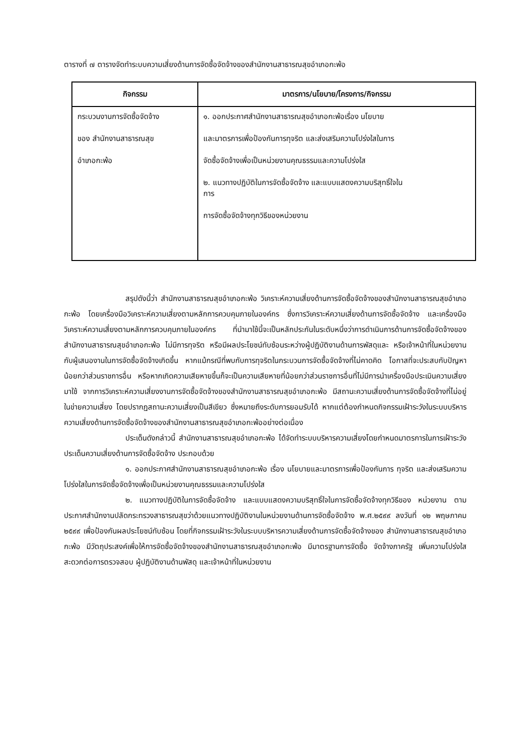ตารางที่ ๗ ตารางจัดทำระบบความเสี่ยงด้านการจัดซื้อจัดจ้างของสำนักงานสาธารณสุขอำเภอกะพ้อ
| กิจกรรม | มาตรการ/นโยบาย/โครงการ/กิจกรรม |
| --- | --- |
| กระบวนงานการจัดซื้อจัดจ้าง ของ สำนักงานสาธารณสุข อำเภอกะพ้อ | ๑. ออกประกาศสำนักงานสาธารณสุขอำเภอกะพ้อเรื่อง นโยบาย และมาตรการเพื่อป้องกันการทุจริต และส่งเสริมความโปร่งใสในการ จัดซื้อจัดจ้างเพื่อเป็นหน่วยงานคุณธรรมและความโปร่งใส ๒. แนวทางปฏิบัติในการจัดซื้อจัดจ้าง และแบบแสดงความบริสุทธิ์ใจใน การ การจัดซื้อจัดจ้างทุกวิธีของหน่วยงาน |
สรุปดังนี้ว่า สำนักงานสาธารณสุขอำเภอกะพ้อ วิเคราะห์ความเสี่ยงด้านการจัดซื้อจัดจ้างของสำนักงานสาธารณสุขอำเภอกะพ้อ โดยเครื่องมือวิเคราะห์ความเสี่ยงตามหลักการควบคุมภายในองค์กร ซึ่งการวิเคราะห์ความเสี่ยงด้านการจัดซื้อจัดจ้าง และเครื่องมือวิเคราะห์ความเสี่ยงตามหลักการควบคุมภายในองค์กร ที่นำมาใช้นี้จะเป็นหลักประกันในระดับหนึ่งว่าการดำเนินการด้านการจัดซื้อจัดจ้างของสำนักงานสาธารณสุขอำเภอกะพ้อ ไม่มีการทุจริต หรือมีผลประโยชน์ทับซ้อนระหว่างผู้ปฏิบัติงานด้านการพัสดุและ หรือเจ้าหน้าที่ในหน่วยงานกับผู้เสนองานในการจัดซื้อจัดจ้างเกิดขึ้น หากแม้กรณีที่พบกับการทุจริตในกระบวนการจัดซื้อจัดจ้างที่ไม่คาดคิด โอกาสที่จะประสบกับปัญหาน้อยกว่าส่วนราชการอื่น หรือหากเกิดความเสียหายขึ้นก็จะเป็นความเสียหายที่น้อยกว่าส่วนราชการอื่นที่ไม่มีการนำเครื่องมือประเมินความเสี่ยงมาใช้ จากการวิเคราะห์ความเสี่ยงงานการจัดซื้อจัดจ้างของสำนักงานสาธารณสุขอำเภอกะพ้อ มีสถานะความเสี่ยงด้านการจัดซื้อจัดจ้างที่ไม่อยู่ในข่ายความเสี่ยง โดยปรากฏสถานะความเสี่ยงเป็นสีเขียว ซึ่งหมายถึงระดับการยอมรับได้ หากแต่ต้องกำหนดกิจกรรมเฝ้าระวังในระบบบริหารความเสี่ยงด้านการจัดซื้อจัดจ้างของสำนักงานสาธารณสุขอำเภอกะพ้ออย่างต่อเนื่อง
ประเด็นดังกล่าวนี้ สำนักงานสาธารณสุขอำเภอกะพ้อ ได้จัดทำระบบบริหารความเสี่ยงโดยกำหนดมาตรการในการเฝ้าระวังประเด็นความเสี่ยงด้านการจัดซื้อจัดจ้าง ประกอบด้วย
๑. ออกประกาศสำนักงานสาธารณสุขอำเภอกะพ้อ เรื่อง นโยบายและมาตรการเพื่อป้องกันการ ทุจริต และส่งเสริมความโปร่งใสในการจัดซื้อจัดจ้างเพื่อเป็นหน่วยงานคุณธรรมและความโปร่งใส
๒. แนวทางปฏิบัติในการจัดซื้อจัดจ้าง และแบบแสดงความบริสุทธิ์ใจในการจัดซื้อจัดจ้างทุกวิธีของ หน่วยงาน ตามประกาศสำนักงานปลัดกระทรวงสาธารณสุขว่าด้วยแนวทางปฏิบัติงานในหน่วยงานด้านการจัดซื้อจัดจ้าง พ.ศ.๒๕๙๙ ลงวันที่ ๑๒ พฤษภาคม ๒๕๙๙ เพื่อป้องกันผลประโยชน์ทับซ้อน โดยที่กิจกรรมเฝ้าระวังในระบบบริหารความเสี่ยงด้านการจัดซื้อจัดจ้างของ สำนักงานสาธารณสุขอำเภอกะพ้อ มีวัตถุประสงค์เพื่อให้การจัดซื้อจัดจ้างของสำนักงานสาธารณสุขอำเภอกะพ้อ มีมาตรฐานการจัดซื้อ จัดจ้างภาครัฐ เพิ่มความโปร่งใส สะดวกต่อการตรวจสอบ ผู้ปฏิบัติงานด้านพัสดุ และเจ้าหน้าที่ในหน่วยงาน